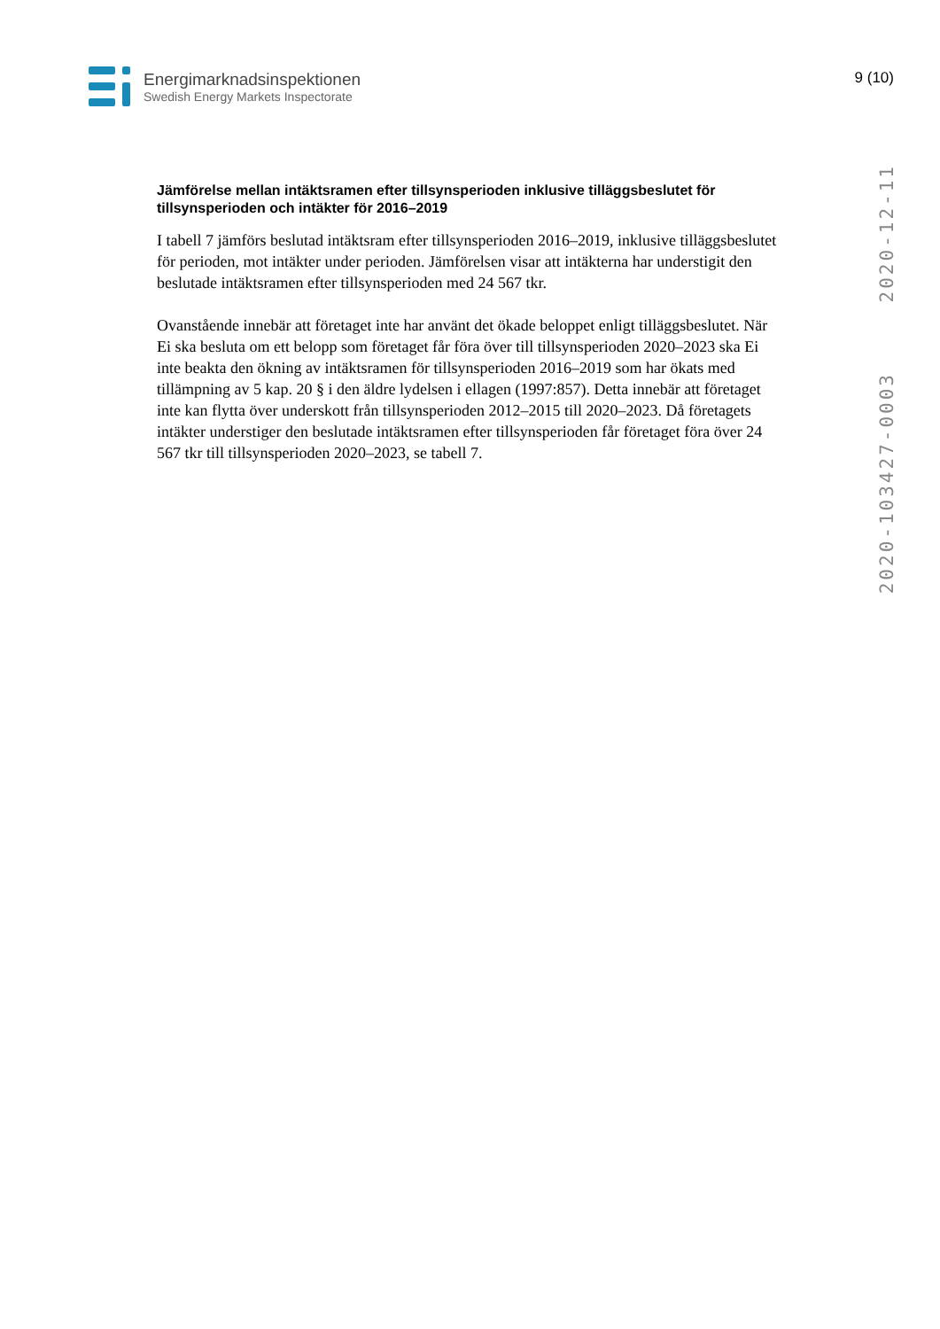Energimarknadsinspektionen
Swedish Energy Markets Inspectorate
9 (10)
2020-12-11
2020-103427-0003
Jämförelse mellan intäktsramen efter tillsynsperioden inklusive tilläggsbeslutet för tillsynsperioden och intäkter för 2016–2019
I tabell 7 jämförs beslutad intäktsram efter tillsynsperioden 2016–2019, inklusive tilläggsbeslutet för perioden, mot intäkter under perioden. Jämförelsen visar att intäkterna har understigit den beslutade intäktsramen efter tillsynsperioden med 24 567 tkr.
Ovanstående innebär att företaget inte har använt det ökade beloppet enligt tilläggsbeslutet. När Ei ska besluta om ett belopp som företaget får föra över till tillsynsperioden 2020–2023 ska Ei inte beakta den ökning av intäktsramen för tillsynsperioden 2016–2019 som har ökats med tillämpning av 5 kap. 20 § i den äldre lydelsen i ellagen (1997:857). Detta innebär att företaget inte kan flytta över underskott från tillsynsperioden 2012–2015 till 2020–2023. Då företagets intäkter understiger den beslutade intäktsramen efter tillsynsperioden får företaget föra över 24 567 tkr till tillsynsperioden 2020–2023, se tabell 7.